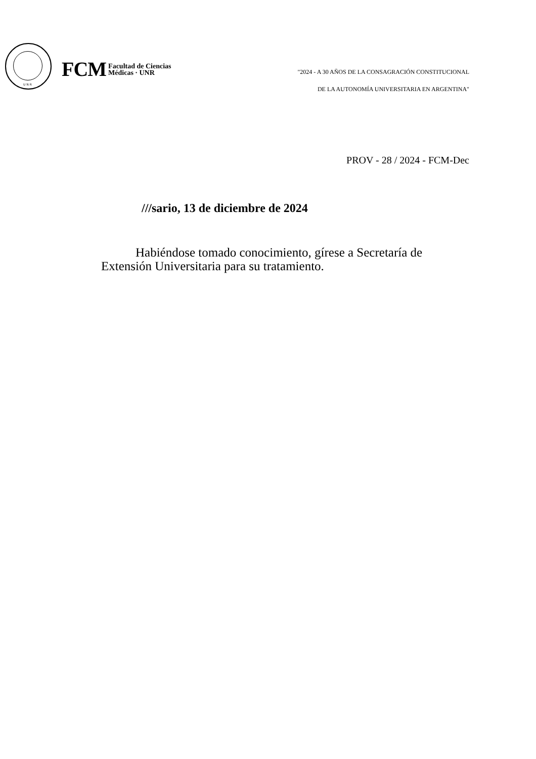U N R
FCM Facultad de Ciencias
Médicas · UNR
"2024 - A 30 AÑOS DE LA CONSAGRACIÓN CONSTITUCIONAL
DE LA AUTONOMÍA UNIVERSITARIA EN ARGENTINA"
PROV - 28 / 2024 - FCM-Dec
///sario, 13 de diciembre de 2024
Habiéndose tomado conocimiento, gírese a Secretaría de Extensión Universitaria para su tratamiento.